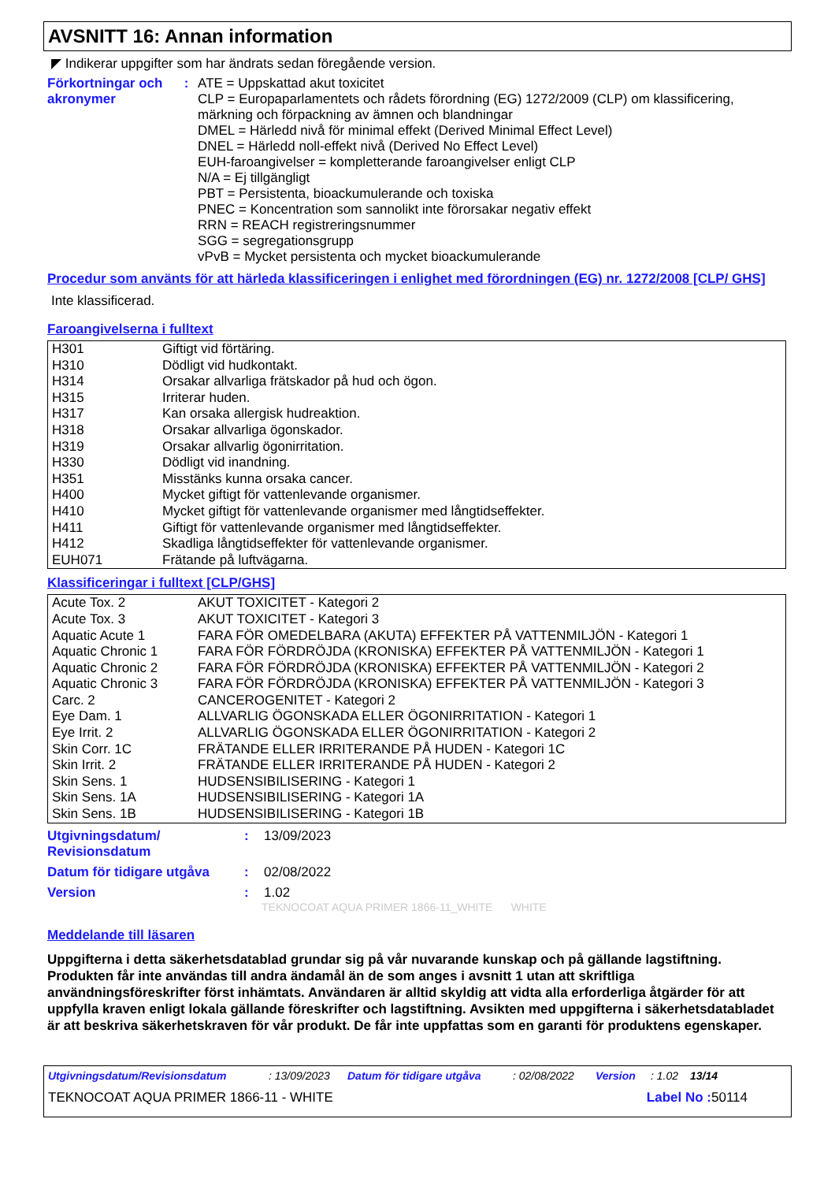AVSNITT 16: Annan information
◤ Indikerar uppgifter som har ändrats sedan föregående version.
Förkortningar och akronymer
: ATE = Uppskattad akut toxicitet
CLP = Europaparlamentets och rådets förordning (EG) 1272/2009 (CLP) om klassificering, märkning och förpackning av ämnen och blandningar
DMEL = Härledd nivå för minimal effekt (Derived Minimal Effect Level)
DNEL = Härledd noll-effekt nivå (Derived No Effect Level)
EUH-faroangivelser = kompletterande faroangivelser enligt CLP
N/A = Ej tillgängligt
PBT = Persistenta, bioackumulerande och toxiska
PNEC = Koncentration som sannolikt inte förorsakar negativ effekt
RRN = REACH registreringsnummer
SGG = segregationsgrupp
vPvB = Mycket persistenta och mycket bioackumulerande
Procedur som använts för att härleda klassificeringen i enlighet med förordningen (EG) nr. 1272/2008 [CLP/ GHS]
Inte klassificerad.
Faroangivelserna i fulltext
| H301 | Giftigt vid förtäring. |
| H310 | Dödligt vid hudkontakt. |
| H314 | Orsakar allvarliga frätskador på hud och ögon. |
| H315 | Irriterar huden. |
| H317 | Kan orsaka allergisk hudreaktion. |
| H318 | Orsakar allvarliga ögonskador. |
| H319 | Orsakar allvarlig ögonirritation. |
| H330 | Dödligt vid inandning. |
| H351 | Misstänks kunna orsaka cancer. |
| H400 | Mycket giftigt för vattenlevande organismer. |
| H410 | Mycket giftigt för vattenlevande organismer med långtidseffekter. |
| H411 | Giftigt för vattenlevande organismer med långtidseffekter. |
| H412 | Skadliga långtidseffekter för vattenlevande organismer. |
| EUH071 | Frätande på luftvägarna. |
Klassificeringar i fulltext [CLP/GHS]
| Acute Tox. 2 | AKUT TOXICITET - Kategori 2 |
| Acute Tox. 3 | AKUT TOXICITET - Kategori 3 |
| Aquatic Acute 1 | FARA FÖR OMEDELBARA (AKUTA) EFFEKTER PÅ VATTENMILJÖN - Kategori 1 |
| Aquatic Chronic 1 | FARA FÖR FÖRDRÖJDA (KRONISKA) EFFEKTER PÅ VATTENMILJÖN - Kategori 1 |
| Aquatic Chronic 2 | FARA FÖR FÖRDRÖJDA (KRONISKA) EFFEKTER PÅ VATTENMILJÖN - Kategori 2 |
| Aquatic Chronic 3 | FARA FÖR FÖRDRÖJDA (KRONISKA) EFFEKTER PÅ VATTENMILJÖN - Kategori 3 |
| Carc. 2 | CANCEROGENITET - Kategori 2 |
| Eye Dam. 1 | ALLVARLIG ÖGONSKADA ELLER ÖGONIRRITATION - Kategori 1 |
| Eye Irrit. 2 | ALLVARLIG ÖGONSKADA ELLER ÖGONIRRITATION - Kategori 2 |
| Skin Corr. 1C | FRÄTANDE ELLER IRRITERANDE PÅ HUDEN - Kategori 1C |
| Skin Irrit. 2 | FRÄTANDE ELLER IRRITERANDE PÅ HUDEN - Kategori 2 |
| Skin Sens. 1 | HUDSENSIBILISERING - Kategori 1 |
| Skin Sens. 1A | HUDSENSIBILISERING - Kategori 1A |
| Skin Sens. 1B | HUDSENSIBILISERING - Kategori 1B |
Utgivningsdatum/ Revisionsdatum
: 13/09/2023
Datum för tidigare utgåva
: 02/08/2022
Version : 1.02
TEKNOCOAT AQUA PRIMER 1866-11_WHITE WHITE
Meddelande till läsaren
Uppgifterna i detta säkerhetsdatablad grundar sig på vår nuvarande kunskap och på gällande lagstiftning. Produkten får inte användas till andra ändamål än de som anges i avsnitt 1 utan att skriftliga användningsföreskrifter först inhämtats. Användaren är alltid skyldig att vidta alla erforderliga åtgärder för att uppfylla kraven enligt lokala gällande föreskrifter och lagstiftning. Avsikten med uppgifterna i säkerhetsdatabladet är att beskriva säkerhetskraven för vår produkt. De får inte uppfattas som en garanti för produktens egenskaper.
Utgivningsdatum/Revisionsdatum: 13/09/2023 Datum för tidigare utgåva: 02/08/2022 Version: 1.02 13/14
TEKNOCOAT AQUA PRIMER 1866-11 - WHITE Label No : 50114